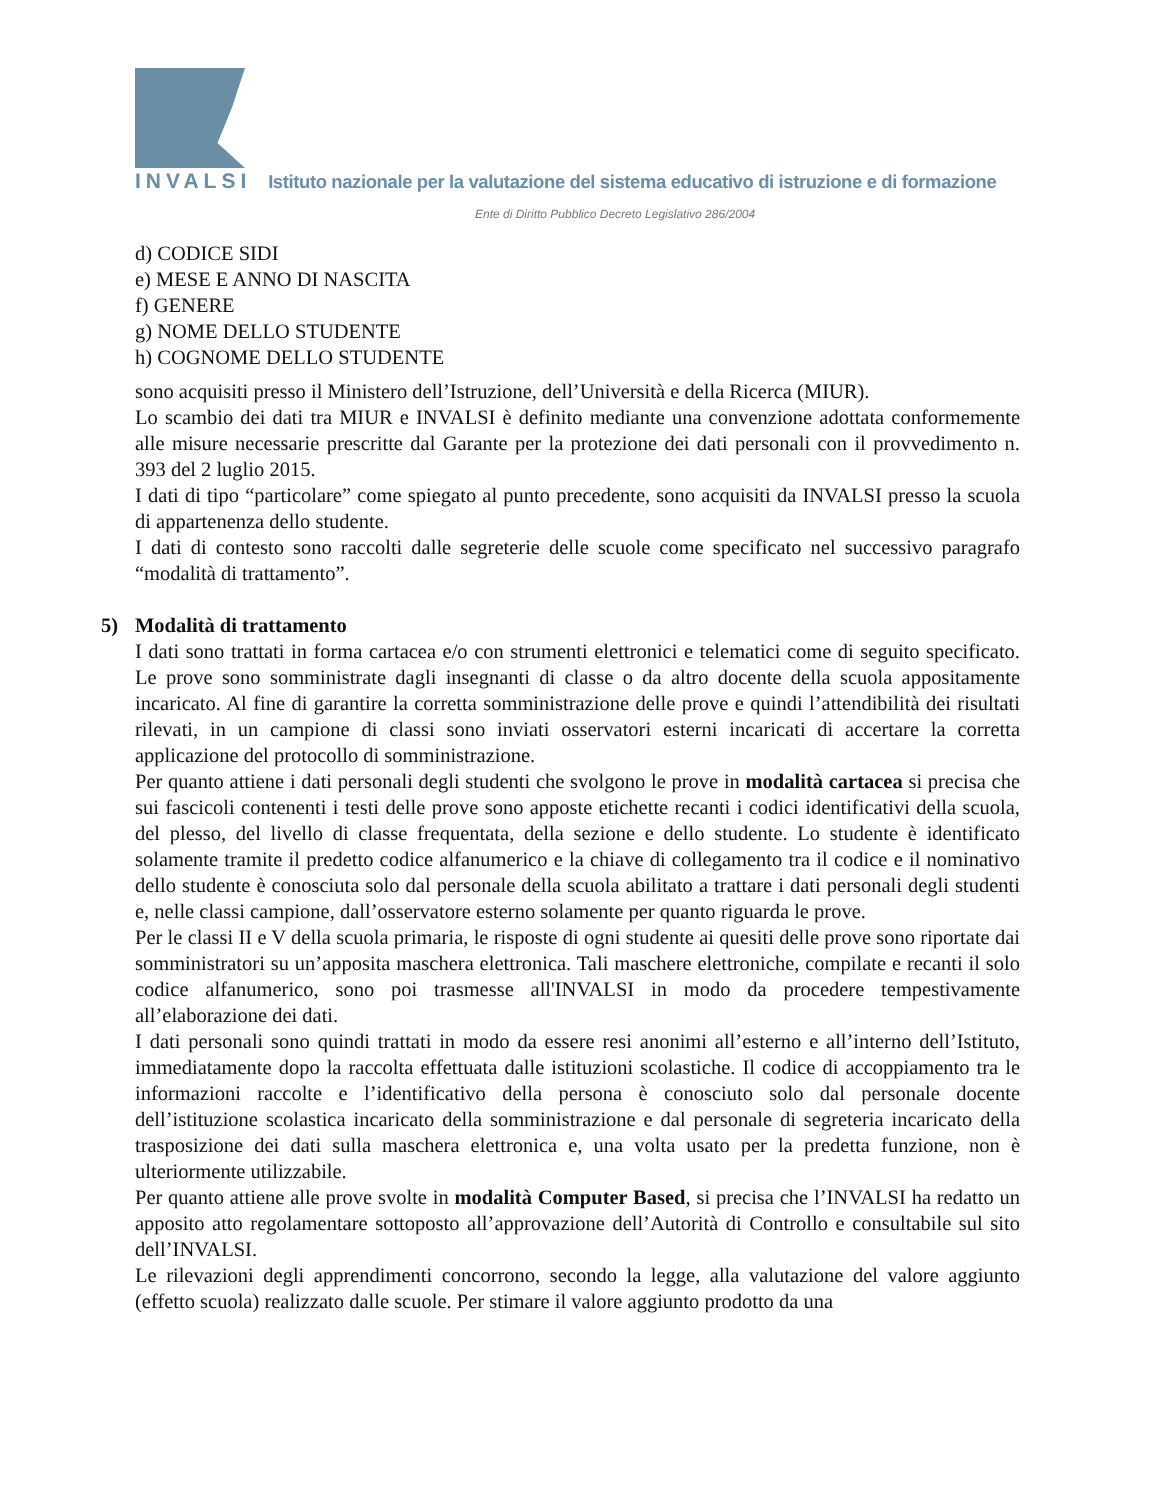INVALSI Istituto nazionale per la valutazione del sistema educativo di istruzione e di formazione
Ente di Diritto Pubblico Decreto Legislativo 286/2004
d) CODICE SIDI
e) MESE E ANNO DI NASCITA
f) GENERE
g) NOME DELLO STUDENTE
h) COGNOME DELLO STUDENTE
sono acquisiti presso il Ministero dell’Istruzione, dell’Università e della Ricerca (MIUR).
Lo scambio dei dati tra MIUR e INVALSI è definito mediante una convenzione adottata conformemente alle misure necessarie prescritte dal Garante per la protezione dei dati personali con il provvedimento n. 393 del 2 luglio 2015.
I dati di tipo “particolare” come spiegato al punto precedente, sono acquisiti da INVALSI presso la scuola di appartenenza dello studente.
I dati di contesto sono raccolti dalle segreterie delle scuole come specificato nel successivo paragrafo “modalità di trattamento”.
5) Modalità di trattamento
I dati sono trattati in forma cartacea e/o con strumenti elettronici e telematici come di seguito specificato. Le prove sono somministrate dagli insegnanti di classe o da altro docente della scuola appositamente incaricato. Al fine di garantire la corretta somministrazione delle prove e quindi l’attendibilità dei risultati rilevati, in un campione di classi sono inviati osservatori esterni incaricati di accertare la corretta applicazione del protocollo di somministrazione.
Per quanto attiene i dati personali degli studenti che svolgono le prove in modalità cartacea si precisa che sui fascicoli contenenti i testi delle prove sono apposte etichette recanti i codici identificativi della scuola, del plesso, del livello di classe frequentata, della sezione e dello studente. Lo studente è identificato solamente tramite il predetto codice alfanumerico e la chiave di collegamento tra il codice e il nominativo dello studente è conosciuta solo dal personale della scuola abilitato a trattare i dati personali degli studenti e, nelle classi campione, dall’osservatore esterno solamente per quanto riguarda le prove.
Per le classi II e V della scuola primaria, le risposte di ogni studente ai quesiti delle prove sono riportate dai somministratori su un’apposita maschera elettronica. Tali maschere elettroniche, compilate e recanti il solo codice alfanumerico, sono poi trasmesse all'INVALSI in modo da procedere tempestivamente all’elaborazione dei dati.
I dati personali sono quindi trattati in modo da essere resi anonimi all’esterno e all’interno dell’Istituto, immediatamente dopo la raccolta effettuata dalle istituzioni scolastiche. Il codice di accoppiamento tra le informazioni raccolte e l’identificativo della persona è conosciuto solo dal personale docente dell’istituzione scolastica incaricato della somministrazione e dal personale di segreteria incaricato della trasposizione dei dati sulla maschera elettronica e, una volta usato per la predetta funzione, non è ulteriormente utilizzabile.
Per quanto attiene alle prove svolte in modalità Computer Based, si precisa che l’INVALSI ha redatto un apposito atto regolamentare sottoposto all’approvazione dell’Autorità di Controllo e consultabile sul sito dell’INVALSI.
Le rilevazioni degli apprendimenti concorrono, secondo la legge, alla valutazione del valore aggiunto (effetto scuola) realizzato dalle scuole. Per stimare il valore aggiunto prodotto da una